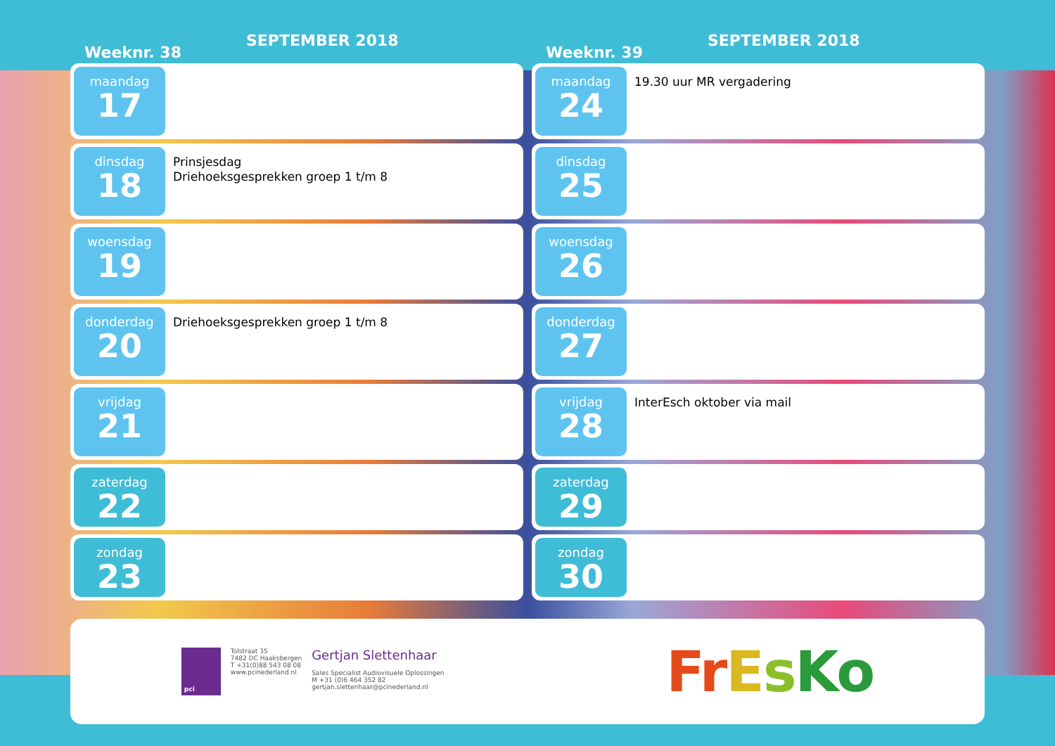Weeknr. 38
SEPTEMBER 2018
maandag
17
dinsdag
18
Prinsjesdag
Driehoeksgesprekken groep 1 t/m 8
woensdag
19
donderdag
20
Driehoeksgesprekken groep 1 t/m 8
vrijdag
21
zaterdag
22
zondag
23
Weeknr. 39
SEPTEMBER 2018
maandag
24
19.30 uur MR vergadering
dinsdag
25
woensdag
26
donderdag
27
vrijdag
28
InterEsch oktober via mail
zaterdag
29
zondag
30
pci
Tolstraat 35
7482 DC Haaksbergen
T +31(0)88 543 08 08
www.pcinederland.nl
Gertjan Slettenhaar
Sales Specialist Audiovisuele Oplossingen
M +31 (0)6 464 352 82
gertjan.slettenhaar@pcinederland.nl
FrEsKo